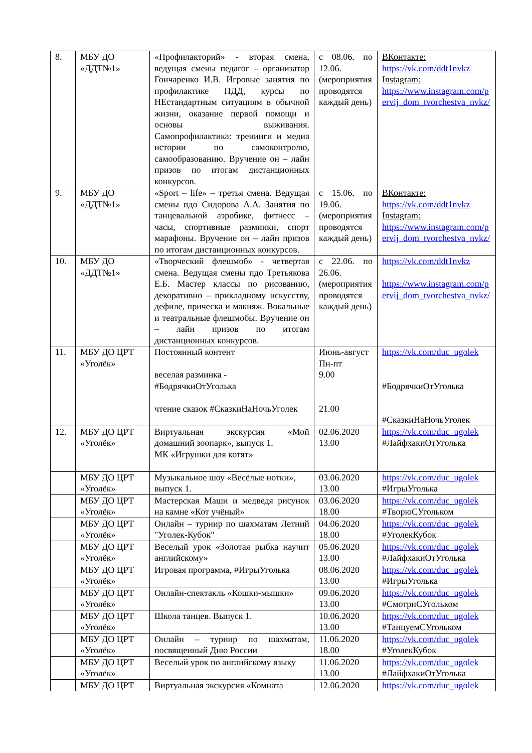| 8. | МБУ ДО «ДДТ№1» | «Профилакторий» - вторая смена, ведущая смены педагог – организатор Гончаренко И.В. Игровые занятия по профилактике ПДД, курсы по НЕстандартным ситуациям в обычной жизни, оказание первой помощи и основы выживания. Самопрофилактика: тренинги и медиа истории по самоконтролю, самообразованию. Вручение он – лайн призов по итогам дистанционных конкурсов. | с 08.06. по 12.06. (мероприятия проводятся каждый день) | ВКонтакте: https://vk.com/ddt1nvkz Instagram: https://www.instagram.com/pervij_dom_tvorchestva_nvkz/ |
| 9. | МБУ ДО «ДДТ№1» | «Sport – life» – третья смена. Ведущая смены пдо Сидорова А.А. Занятия по танцевальной аэробике, фитнесс – часы, спортивные разминки, спорт марафоны. Вручение он – лайн призов по итогам дистанционных конкурсов. | с 15.06. по 19.06. (мероприятия проводятся каждый день) | ВКонтакте: https://vk.com/ddt1nvkz Instagram: https://www.instagram.com/pervij_dom_tvorchestva_nvkz/ |
| 10. | МБУ ДО «ДДТ№1» | «Творческий флешмоб» - четвертая смена. Ведущая смены пдо Третьякова Е.Б. Мастер классы по рисованию, декоративно – прикладному искусству, дефиле, прическа и макияж. Вокальные и театральные флешмобы. Вручение он – лайн призов по итогам дистанционных конкурсов. | с 22.06. по 26.06. (мероприятия проводятся каждый день) | https://vk.com/ddt1nvkz https://www.instagram.com/pervij_dom_tvorchestva_nvkz/ |
| 11. | МБУ ДО ЦРТ «Уголёк» | Постоянный контент веселая разминка - #БодрячкиОтУголька чтение сказок #СказкиНаНочьУголек | Июнь-август Пн-пт 9.00 21.00 | https://vk.com/duc_ugolek #БодрячкиОтУголька #СказкиНаНочьУголек |
| 12. | МБУ ДО ЦРТ «Уголёк» | Виртуальная экскурсия «Мой домашний зоопарк», выпуск 1. МК «Игрушки для котят» | 02.06.2020 13.00 | https://vk.com/duc_ugolek #ЛайфхакиОтУголька |
| | МБУ ДО ЦРТ «Уголёк» | Музыкальное шоу «Весёлые нотки», выпуск 1. | 03.06.2020 13.00 | https://vk.com/duc_ugolek #ИгрыУголька |
| | МБУ ДО ЦРТ «Уголёк» | Мастерская Маши и медведя рисунок на камне «Кот учёный» | 03.06.2020 18.00 | https://vk.com/duc_ugolek #ТворюСУгольком |
| | МБУ ДО ЦРТ «Уголёк» | Онлайн – турнир по шахматам Летний "Уголек-Кубок" | 04.06.2020 18.00 | https://vk.com/duc_ugolek #УголекКубок |
| | МБУ ДО ЦРТ «Уголёк» | Веселый урок «Золотая рыбка научит английскому» | 05.06.2020 13.00 | https://vk.com/duc_ugolek #ЛайфхакиОтУголька |
| | МБУ ДО ЦРТ «Уголёк» | Игровая программа, #ИгрыУголька | 08.06.2020 13.00 | https://vk.com/duc_ugolek #ИгрыУголька |
| | МБУ ДО ЦРТ «Уголёк» | Онлайн-спектакль «Кошки-мышки» | 09.06.2020 13.00 | https://vk.com/duc_ugolek #СмотриСУгольком |
| | МБУ ДО ЦРТ «Уголёк» | Школа танцев. Выпуск 1. | 10.06.2020 13.00 | https://vk.com/duc_ugolek #ТанцуемСУгольком |
| | МБУ ДО ЦРТ «Уголёк» | Онлайн – турнир по шахматам, посвященный Дню России | 11.06.2020 18.00 | https://vk.com/duc_ugolek #УголекКубок |
| | МБУ ДО ЦРТ «Уголёк» | Веселый урок по английскому языку | 11.06.2020 13.00 | https://vk.com/duc_ugolek #ЛайфхакиОтУголька |
| | МБУ ДО ЦРТ | Виртуальная экскурсия «Комната | 12.06.2020 | https://vk.com/duc_ugolek |